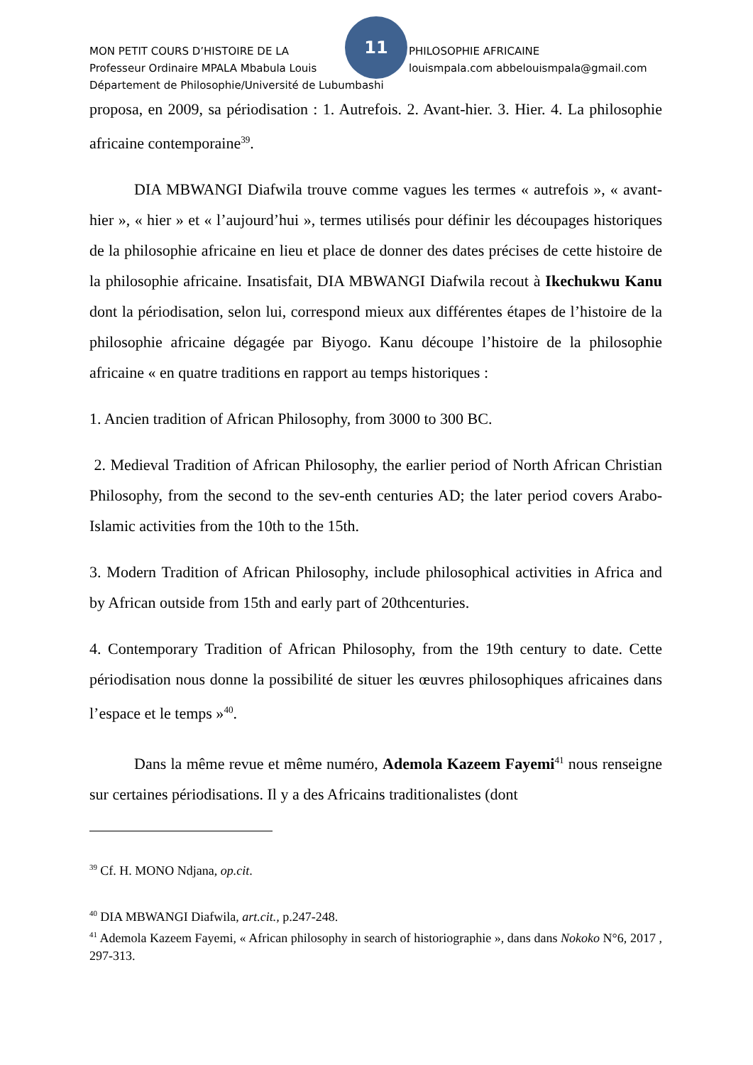11
MON PETIT COURS D’HISTOIRE DE LA PHILOSOPHIE AFRICAINE
Professeur Ordinaire MPALA Mbabula Louis louismpala.com abbelouismpala@gmail.com
Département de Philosophie/Université de Lubumbashi
proposa, en 2009, sa périodisation : 1. Autrefois. 2. Avant-hier. 3. Hier. 4. La philosophie africaine contemporaine<sup>39</sup>.
DIA MBWANGI Diafwila trouve comme vagues les termes « autrefois », « avant-hier », « hier » et « l’aujourd’hui », termes utilisés pour définir les découpages historiques de la philosophie africaine en lieu et place de donner des dates précises de cette histoire de la philosophie africaine. Insatisfait, DIA MBWANGI Diafwila recout à Ikechukwu Kanu dont la périodisation, selon lui, correspond mieux aux différentes étapes de l’histoire de la philosophie africaine dégagée par Biyogo. Kanu découpe l’histoire de la philosophie africaine « en quatre traditions en rapport au temps historiques :
1. Ancien tradition of African Philosophy, from 3000 to 300 BC.
2. Medieval Tradition of African Philosophy, the earlier period of North African Christian Philosophy, from the second to the sev-enth centuries AD; the later period covers Arabo-Islamic activities from the 10th to the 15th.
3. Modern Tradition of African Philosophy, include philosophical activities in Africa and by African outside from 15th and early part of 20thcenturies.
4. Contemporary Tradition of African Philosophy, from the 19th century to date. Cette périodisation nous donne la possibilité de situer les œuvres philosophiques africaines dans l’espace et le temps »<sup>40</sup>.
Dans la même revue et même numéro, Ademola Kazeem Fayemi<sup>41</sup> nous renseigne sur certaines périodisations. Il y a des Africains traditionalistes (dont
<sup>39</sup> Cf. H. MONO Ndjana, op.cit.
<sup>40</sup> DIA MBWANGI Diafwila, art.cit., p.247-248.
<sup>41</sup> Ademola Kazeem Fayemi, « African philosophy in search of historiographie », dans dans Nokoko N°6, 2017 , 297-313.